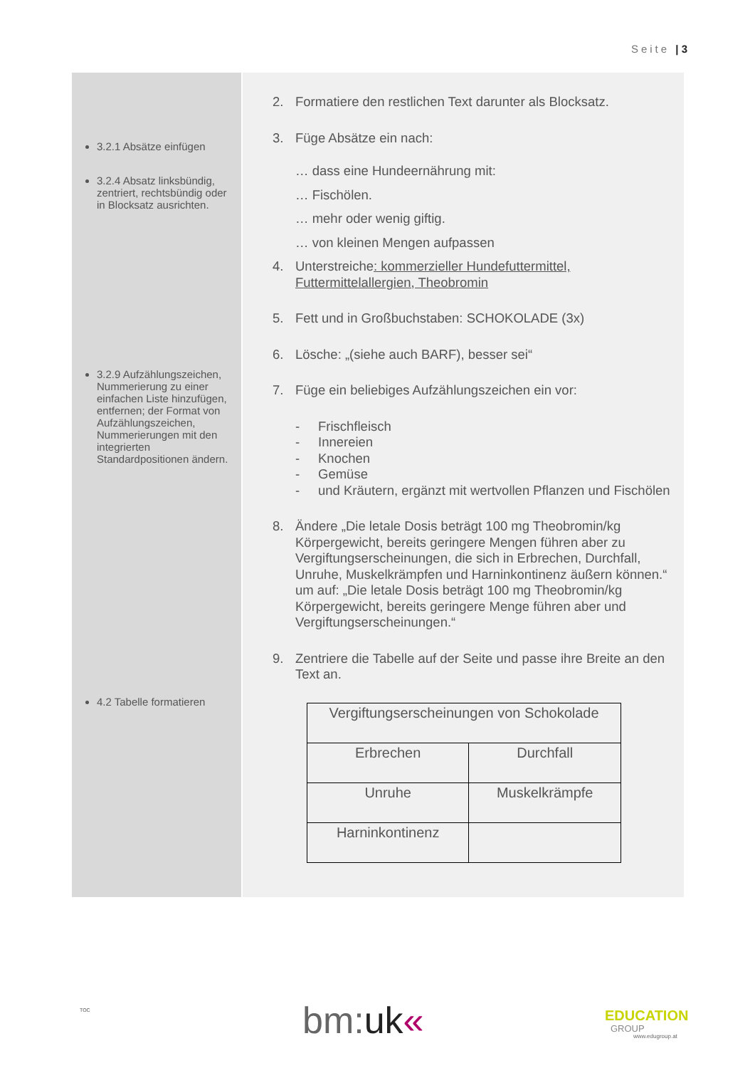Seite | 3
3.2.1 Absätze einfügen
3.2.4 Absatz linksbündig, zentriert, rechtsbündig oder in Blocksatz ausrichten.
3.2.9 Aufzählungszeichen, Nummerierung zu einer einfachen Liste hinzufügen, entfernen; der Format von Aufzählungszeichen, Nummerierungen mit den integrierten Standardpositionen ändern.
4.2 Tabelle formatieren
2. Formatiere den restlichen Text darunter als Blocksatz.
3. Füge Absätze ein nach:
… dass eine Hundeernährung mit:
… Fischölen.
… mehr oder wenig giftig.
… von kleinen Mengen aufpassen
4. Unterstreiche: kommerzieller Hundefuttermittel, Futtermittelallergien, Theobromin
5. Fett und in Großbuchstaben: SCHOKOLADE (3x)
6. Lösche: „(siehe auch BARF), besser sei“
7. Füge ein beliebiges Aufzählungszeichen ein vor:
- Frischfleisch
- Innereien
- Knochen
- Gemüse
- und Kräutern, ergänzt mit wertvollen Pflanzen und Fischölen
8. Ändere „Die letale Dosis beträgt 100 mg Theobromin/kg Körpergewicht, bereits geringere Mengen führen aber zu Vergiftungserscheinungen, die sich in Erbrechen, Durchfall, Unruhe, Muskelkrämpfen und Harninkontinenz äußern können.“ um auf: „Die letale Dosis beträgt 100 mg Theobromin/kg Körpergewicht, bereits geringere Menge führen aber und Vergiftungserscheinungen.“
9. Zentriere die Tabelle auf der Seite und passe ihre Breite an den Text an.
| Vergiftungserscheinungen von Schokolade | |
| Erbrechen | Durchfall |
| Unruhe | Muskelkrämpfe |
| Harninkontinenz | |
TOC bm:uk« EDUCATION
GROUP
www.edugroup.at